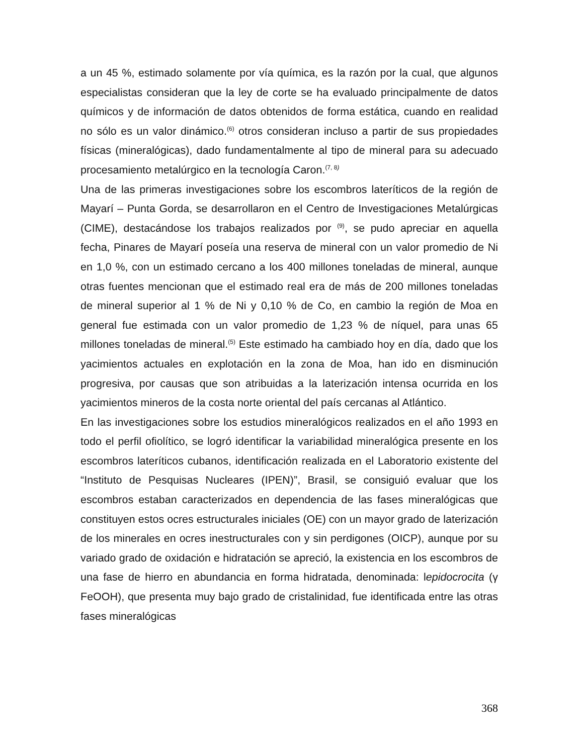a un 45 %, estimado solamente por vía química, es la razón por la cual, que algunos especialistas consideran que la ley de corte se ha evaluado principalmente de datos químicos y de información de datos obtenidos de forma estática, cuando en realidad no sólo es un valor dinámico.<sup>(6)</sup> otros consideran incluso a partir de sus propiedades físicas (mineralógicas), dado fundamentalmente al tipo de mineral para su adecuado procesamiento metalúrgico en la tecnología Caron.<sup>(7, 8)</sup>
Una de las primeras investigaciones sobre los escombros lateríticos de la región de Mayarí – Punta Gorda, se desarrollaron en el Centro de Investigaciones Metalúrgicas (CIME), destacándose los trabajos realizados por <sup>(9)</sup>, se pudo apreciar en aquella fecha, Pinares de Mayarí poseía una reserva de mineral con un valor promedio de Ni en 1,0 %, con un estimado cercano a los 400 millones toneladas de mineral, aunque otras fuentes mencionan que el estimado real era de más de 200 millones toneladas de mineral superior al 1 % de Ni y 0,10 % de Co, en cambio la región de Moa en general fue estimada con un valor promedio de 1,23 % de níquel, para unas 65 millones toneladas de mineral.<sup>(5)</sup> Este estimado ha cambiado hoy en día, dado que los yacimientos actuales en explotación en la zona de Moa, han ido en disminución progresiva, por causas que son atribuidas a la laterización intensa ocurrida en los yacimientos mineros de la costa norte oriental del país cercanas al Atlántico.
En las investigaciones sobre los estudios mineralógicos realizados en el año 1993 en todo el perfil ofiolítico, se logró identificar la variabilidad mineralógica presente en los escombros lateríticos cubanos, identificación realizada en el Laboratorio existente del “Instituto de Pesquisas Nucleares (IPEN)”, Brasil, se consiguió evaluar que los escombros estaban caracterizados en dependencia de las fases mineralógicas que constituyen estos ocres estructurales iniciales (OE) con un mayor grado de laterización de los minerales en ocres inestructurales con y sin perdigones (OICP), aunque por su variado grado de oxidación e hidratación se apreció, la existencia en los escombros de una fase de hierro en abundancia en forma hidratada, denominada: lepidocrocita (γ FeOOH), que presenta muy bajo grado de cristalinidad, fue identificada entre las otras fases mineralógicas
368